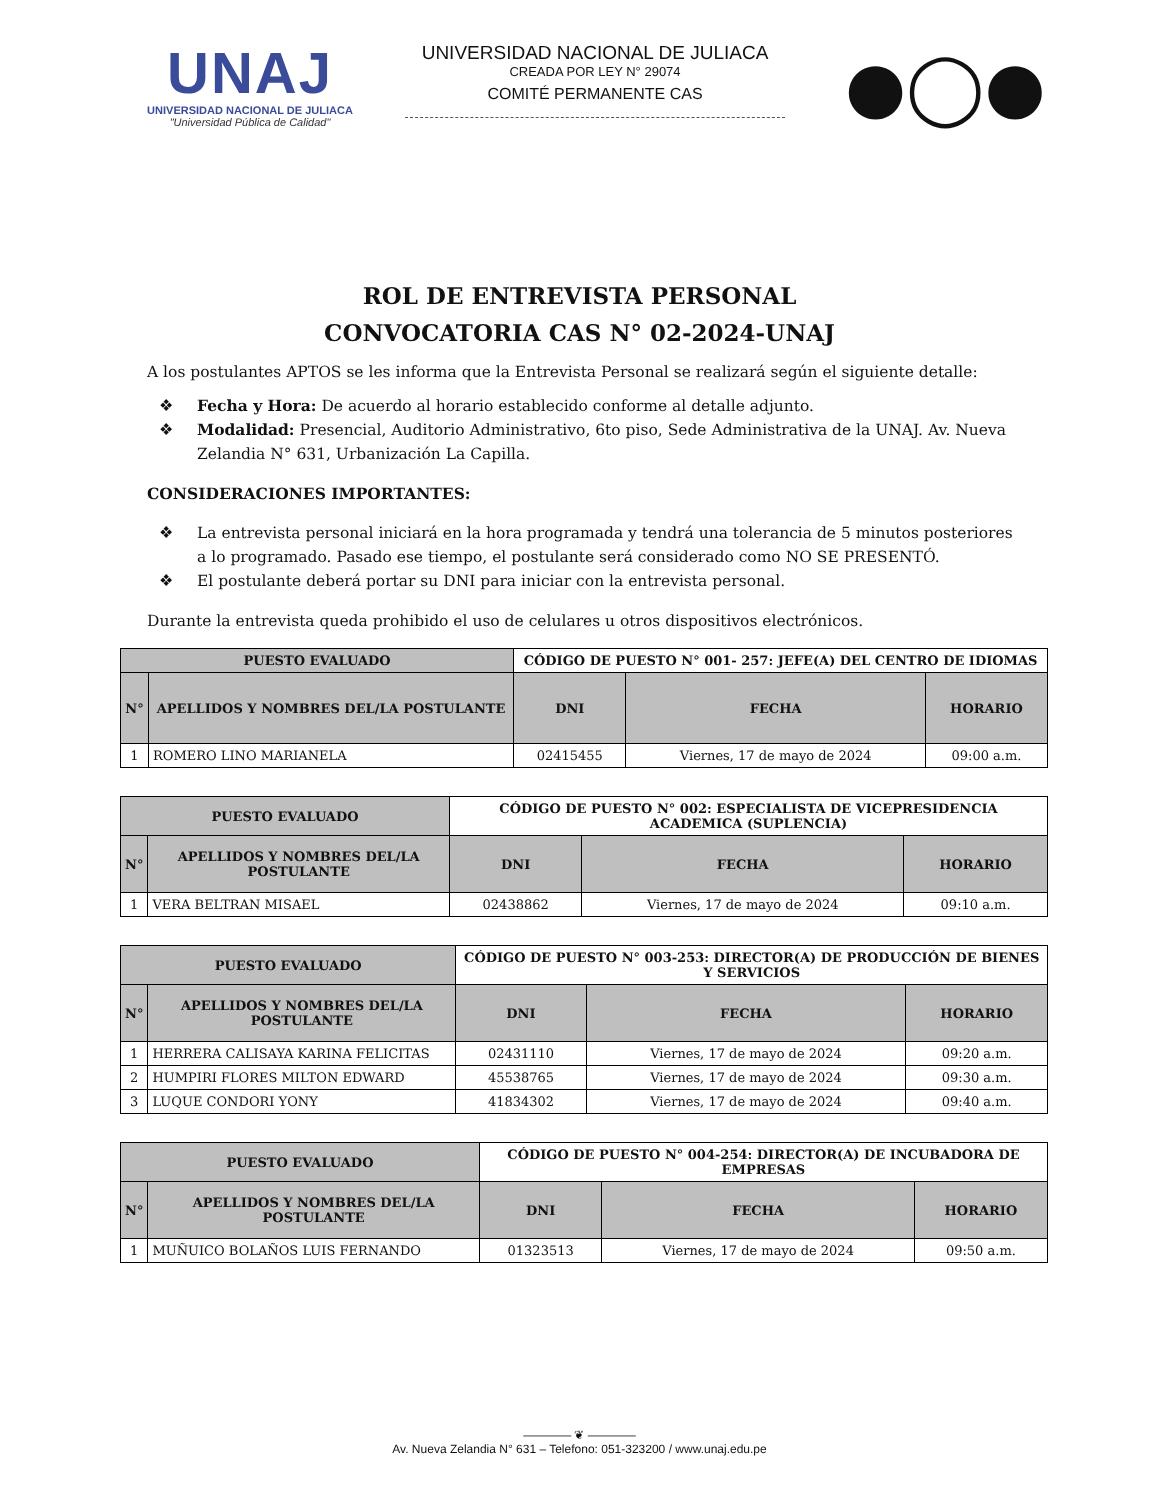UNAJ
UNIVERSIDAD NACIONAL DE JULIACA
"Universidad Pública de Calidad"
UNIVERSIDAD NACIONAL DE JULIACA
CREADA POR LEY N° 29074
COMITÉ PERMANENTE CAS
●◯●
ROL DE ENTREVISTA PERSONAL
CONVOCATORIA CAS N° 02-2024-UNAJ
A los postulantes APTOS se les informa que la Entrevista Personal se realizará según el siguiente detalle:
❖ Fecha y Hora: De acuerdo al horario establecido conforme al detalle adjunto.
❖ Modalidad: Presencial, Auditorio Administrativo, 6to piso, Sede Administrativa de la UNAJ. Av. Nueva Zelandia N° 631, Urbanización La Capilla.
CONSIDERACIONES IMPORTANTES:
❖ La entrevista personal iniciará en la hora programada y tendrá una tolerancia de 5 minutos posteriores a lo programado. Pasado ese tiempo, el postulante será considerado como NO SE PRESENTÓ.
❖ El postulante deberá portar su DNI para iniciar con la entrevista personal.
Durante la entrevista queda prohibido el uso de celulares u otros dispositivos electrónicos.
| PUESTO EVALUADO | | CÓDIGO DE PUESTO N° 001- 257: JEFE(A) DEL CENTRO DE IDIOMAS | | |
| N° | APELLIDOS Y NOMBRES DEL/LA POSTULANTE | DNI | FECHA | HORARIO |
| 1 | ROMERO LINO MARIANELA | 02415455 | Viernes, 17 de mayo de 2024 | 09:00 a.m. |
| PUESTO EVALUADO | | CÓDIGO DE PUESTO N° 002: ESPECIALISTA DE VICEPRESIDENCIA ACADEMICA (SUPLENCIA) | | |
| N° | APELLIDOS Y NOMBRES DEL/LA POSTULANTE | DNI | FECHA | HORARIO |
| 1 | VERA BELTRAN MISAEL | 02438862 | Viernes, 17 de mayo de 2024 | 09:10 a.m. |
| PUESTO EVALUADO | | CÓDIGO DE PUESTO N° 003-253: DIRECTOR(A) DE PRODUCCIÓN DE BIENES Y SERVICIOS | | |
| N° | APELLIDOS Y NOMBRES DEL/LA POSTULANTE | DNI | FECHA | HORARIO |
| 1 | HERRERA CALISAYA KARINA FELICITAS | 02431110 | Viernes, 17 de mayo de 2024 | 09:20 a.m. |
| 2 | HUMPIRI FLORES MILTON EDWARD | 45538765 | Viernes, 17 de mayo de 2024 | 09:30 a.m. |
| 3 | LUQUE CONDORI YONY | 41834302 | Viernes, 17 de mayo de 2024 | 09:40 a.m. |
| PUESTO EVALUADO | | CÓDIGO DE PUESTO N° 004-254: DIRECTOR(A) DE INCUBADORA DE EMPRESAS | | |
| N° | APELLIDOS Y NOMBRES DEL/LA POSTULANTE | DNI | FECHA | HORARIO |
| 1 | MUÑUICO BOLAÑOS LUIS FERNANDO | 01323513 | Viernes, 17 de mayo de 2024 | 09:50 a.m. |
———— ❦ ————
Av. Nueva Zelandia N° 631 – Telefono: 051-323200 / www.unaj.edu.pe